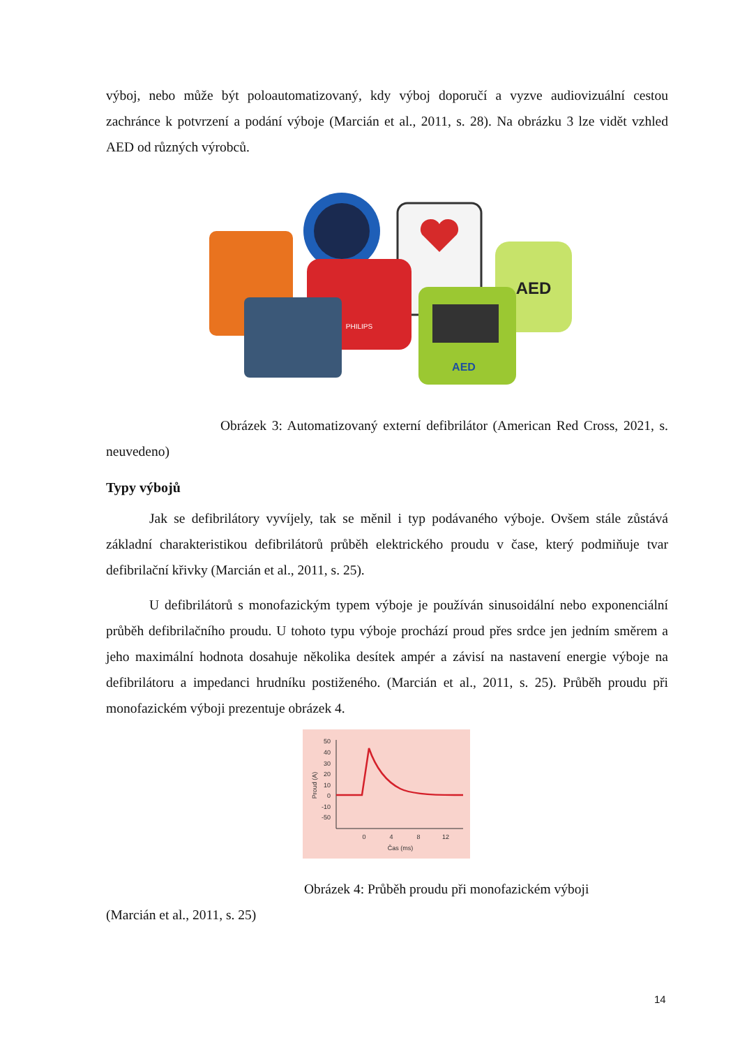výboj, nebo může být poloautomatizovaný, kdy výboj doporučí a vyzve audiovizuální cestou zachránce k potvrzení a podání výboje (Marcián et al., 2011, s. 28). Na obrázku 3 lze vidět vzhled AED od různých výrobců.
PHILIPS
AED
AED
Obrázek 3: Automatizovaný externí defibrilátor (American Red Cross, 2021, s. neuvedeno)
Typy výbojů
Jak se defibrilátory vyvíjely, tak se měnil i typ podávaného výboje. Ovšem stále zůstává základní charakteristikou defibrilátorů průběh elektrického proudu v čase, který podmiňuje tvar defibrilační křivky (Marcián et al., 2011, s. 25).
U defibrilátorů s monofazickým typem výboje je používán sinusoidální nebo exponenciální průběh defibrilačního proudu. U tohoto typu výboje prochází proud přes srdce jen jedním směrem a jeho maximální hodnota dosahuje několika desítek ampér a závisí na nastavení energie výboje na defibrilátoru a impedanci hrudníku postiženého. (Marcián et al., 2011, s. 25). Průběh proudu při monofazickém výboji prezentuje obrázek 4.
50
40
30
20
10
0
-10
-50
0
4
8
12
Čas (ms)
Proud (A)
Obrázek 4: Průběh proudu při monofazickém výboji
(Marcián et al., 2011, s. 25)
14